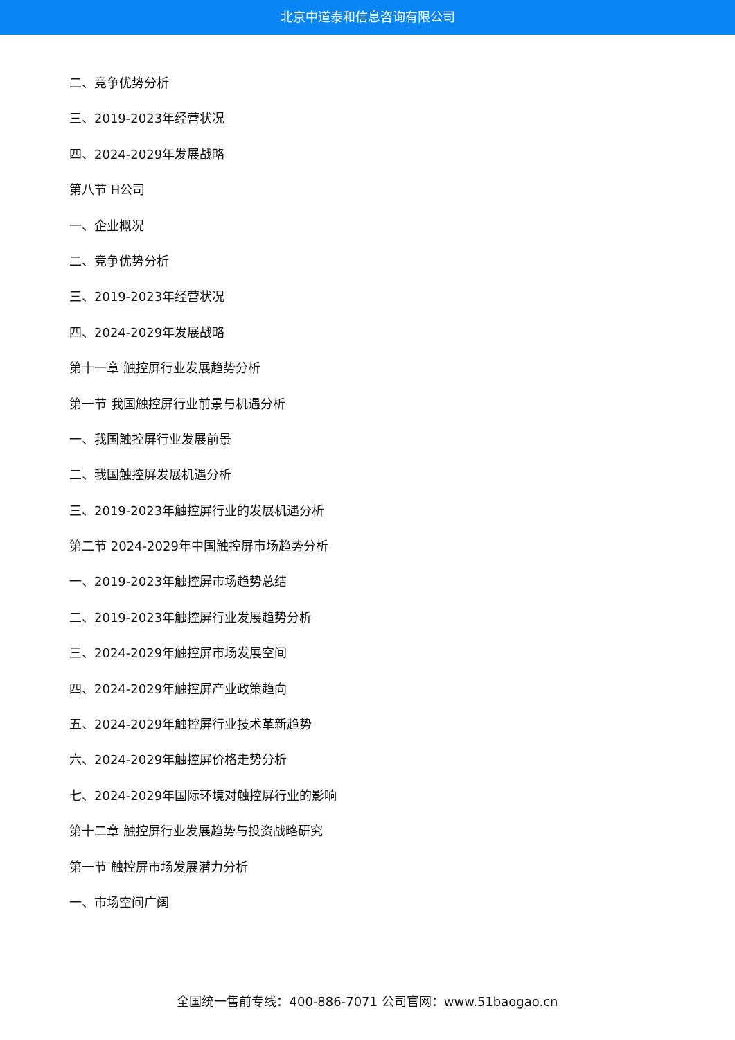北京中道泰和信息咨询有限公司
二、竞争优势分析
三、2019-2023年经营状况
四、2024-2029年发展战略
第八节 H公司
一、企业概况
二、竞争优势分析
三、2019-2023年经营状况
四、2024-2029年发展战略
第十一章 触控屏行业发展趋势分析
第一节 我国触控屏行业前景与机遇分析
一、我国触控屏行业发展前景
二、我国触控屏发展机遇分析
三、2019-2023年触控屏行业的发展机遇分析
第二节 2024-2029年中国触控屏市场趋势分析
一、2019-2023年触控屏市场趋势总结
二、2019-2023年触控屏行业发展趋势分析
三、2024-2029年触控屏市场发展空间
四、2024-2029年触控屏产业政策趋向
五、2024-2029年触控屏行业技术革新趋势
六、2024-2029年触控屏价格走势分析
七、2024-2029年国际环境对触控屏行业的影响
第十二章 触控屏行业发展趋势与投资战略研究
第一节 触控屏市场发展潜力分析
一、市场空间广阔
全国统一售前专线：400-886-7071 公司官网：www.51baogao.cn